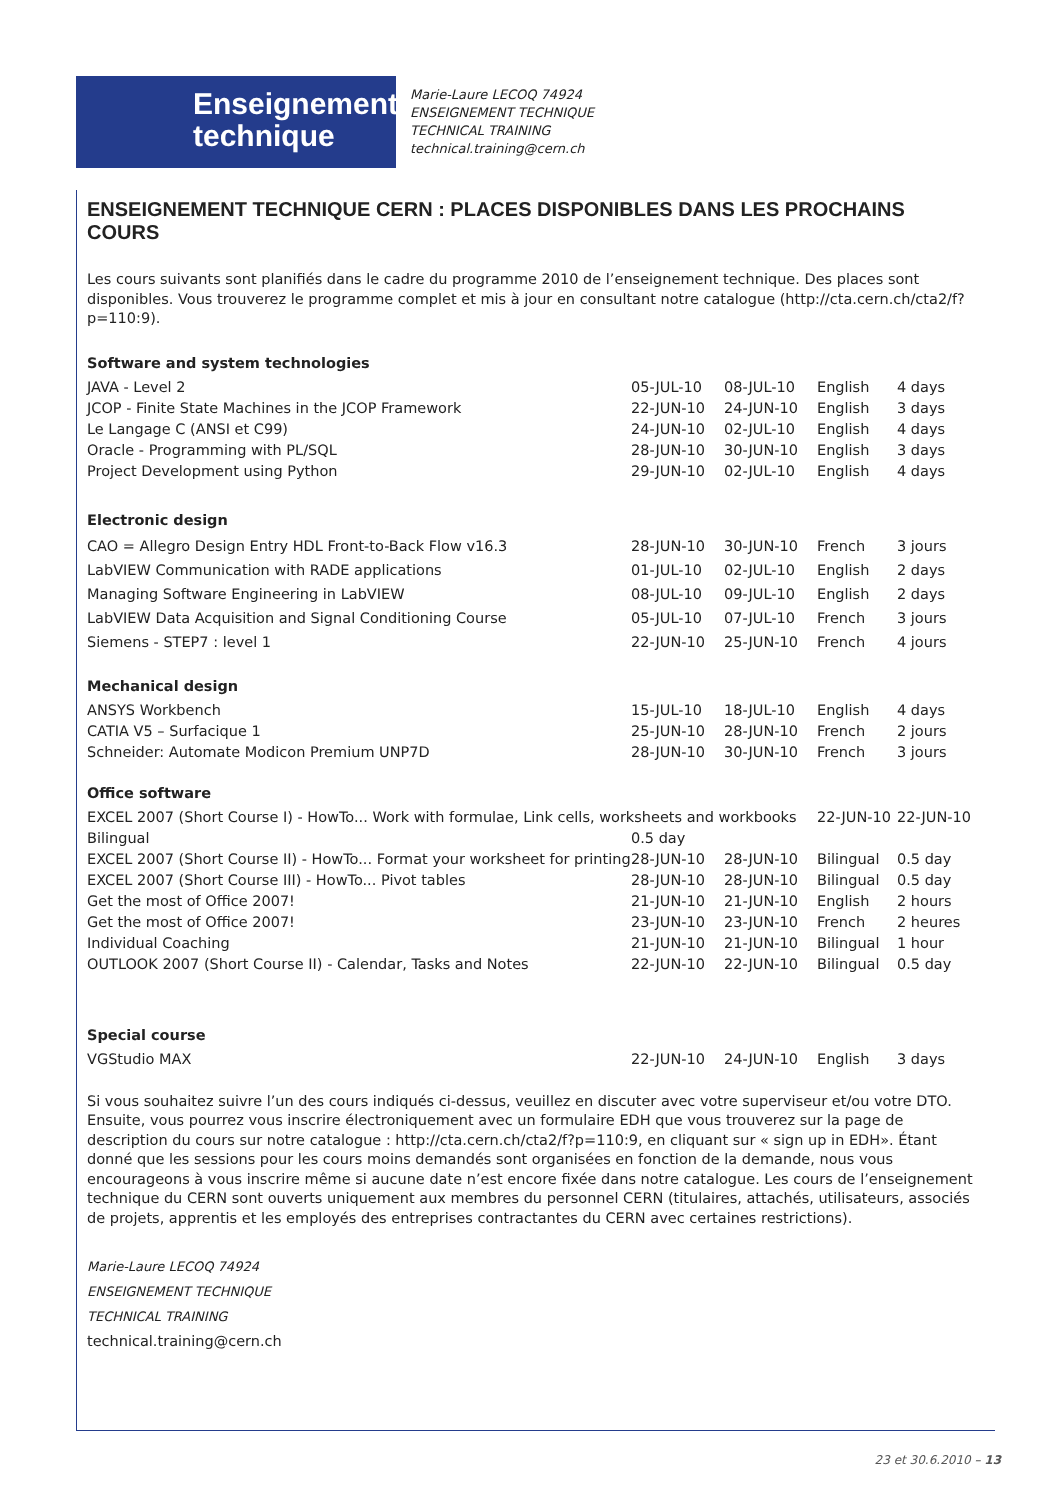Enseignement
technique
Marie-Laure LECOQ 74924
ENSEIGNEMENT TECHNIQUE
TECHNICAL TRAINING
technical.training@cern.ch
ENSEIGNEMENT TECHNIQUE CERN : PLACES DISPONIBLES DANS LES PROCHAINS COURS
Les cours suivants sont planifiés dans le cadre du programme 2010 de l’enseignement technique. Des places sont disponibles. Vous trouverez le programme complet et mis à jour en consultant notre catalogue (http://cta.cern.ch/cta2/f?p=110:9).
Software and system technologies
| JAVA - Level 2 | 05-JUL-10 | 08-JUL-10 | English | 4 days |
| JCOP - Finite State Machines in the JCOP Framework | 22-JUN-10 | 24-JUN-10 | English | 3 days |
| Le Langage C (ANSI et C99) | 24-JUN-10 | 02-JUL-10 | English | 4 days |
| Oracle - Programming with PL/SQL | 28-JUN-10 | 30-JUN-10 | English | 3 days |
| Project Development using Python | 29-JUN-10 | 02-JUL-10 | English | 4 days |
Electronic design
| CAO = Allegro Design Entry HDL Front-to-Back Flow v16.3 | 28-JUN-10 | 30-JUN-10 | French | 3 jours |
| LabVIEW Communication with RADE applications | 01-JUL-10 | 02-JUL-10 | English | 2 days |
| Managing Software Engineering in LabVIEW | 08-JUL-10 | 09-JUL-10 | English | 2 days |
| LabVIEW Data Acquisition and Signal Conditioning Course | 05-JUL-10 | 07-JUL-10 | French | 3 jours |
| Siemens - STEP7 : level 1 | 22-JUN-10 | 25-JUN-10 | French | 4 jours |
Mechanical design
| ANSYS Workbench | 15-JUL-10 | 18-JUL-10 | English | 4 days |
| CATIA V5 – Surfacique 1 | 25-JUN-10 | 28-JUN-10 | French | 2 jours |
| Schneider: Automate Modicon Premium UNP7D | 28-JUN-10 | 30-JUN-10 | French | 3 jours |
Office software
| EXCEL 2007 (Short Course I) - HowTo... Work with formulae, Link cells, worksheets and workbooks | | | 22-JUN-10 | 22-JUN-10 |
| Bilingual | 0.5 day | | | |
| EXCEL 2007 (Short Course II) - HowTo... Format your worksheet for printing | 28-JUN-10 | 28-JUN-10 | Bilingual | 0.5 day |
| EXCEL 2007 (Short Course III) - HowTo... Pivot tables | 28-JUN-10 | 28-JUN-10 | Bilingual | 0.5 day |
| Get the most of Office 2007! | 21-JUN-10 | 21-JUN-10 | English | 2 hours |
| Get the most of Office 2007! | 23-JUN-10 | 23-JUN-10 | French | 2 heures |
| Individual Coaching | 21-JUN-10 | 21-JUN-10 | Bilingual | 1 hour |
| OUTLOOK 2007 (Short Course II) - Calendar, Tasks and Notes | 22-JUN-10 | 22-JUN-10 | Bilingual | 0.5 day |
Special course
| VGStudio MAX | 22-JUN-10 | 24-JUN-10 | English | 3 days |
Si vous souhaitez suivre l’un des cours indiqués ci-dessus, veuillez en discuter avec votre superviseur et/ou votre DTO. Ensuite, vous pourrez vous inscrire électroniquement avec un formulaire EDH que vous trouverez sur la page de description du cours sur notre catalogue : http://cta.cern.ch/cta2/f?p=110:9, en cliquant sur « sign up in EDH». Étant donné que les sessions pour les cours moins demandés sont organisées en fonction de la demande, nous vous encourageons à vous inscrire même si aucune date n’est encore fixée dans notre catalogue. Les cours de l’enseignement technique du CERN sont ouverts uniquement aux membres du personnel CERN (titulaires, attachés, utilisateurs, associés de projets, apprentis et les employés des entreprises contractantes du CERN avec certaines restrictions).
Marie-Laure LECOQ 74924
ENSEIGNEMENT TECHNIQUE
TECHNICAL TRAINING
technical.training@cern.ch
23 et 30.6.2010 – 13